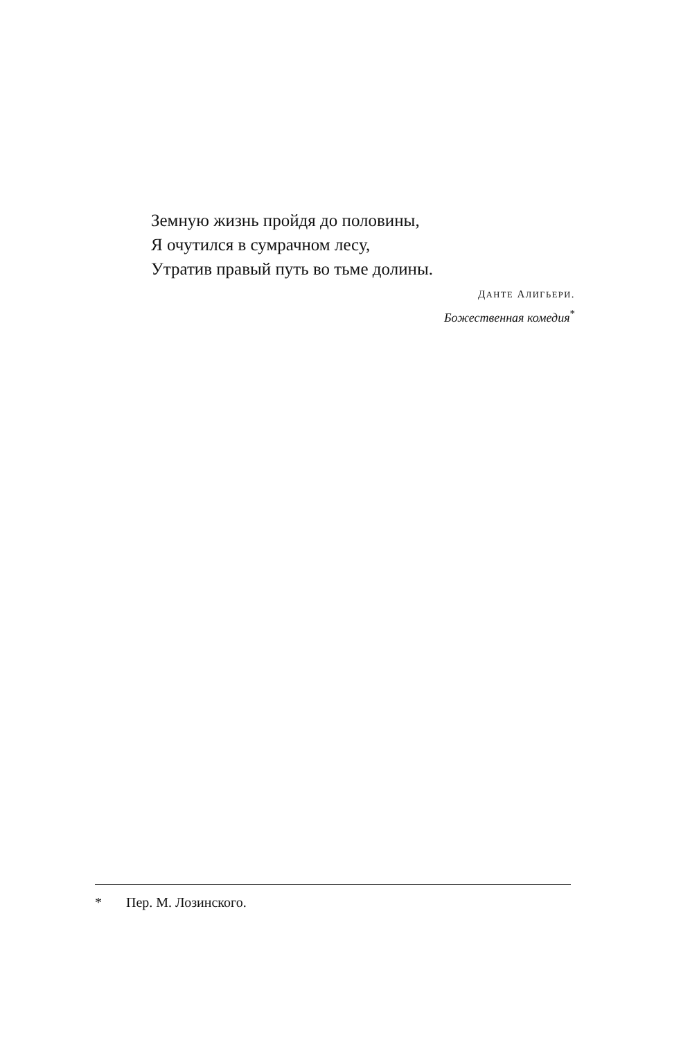Земную жизнь пройдя до половины,
Я очутился в сумрачном лесу,
Утратив правый путь во тьме долины.
ДАНТЕ АЛИГЬЕРИ.
Божественная комедия<sup>*</sup>
* Пер. М. Лозинского.